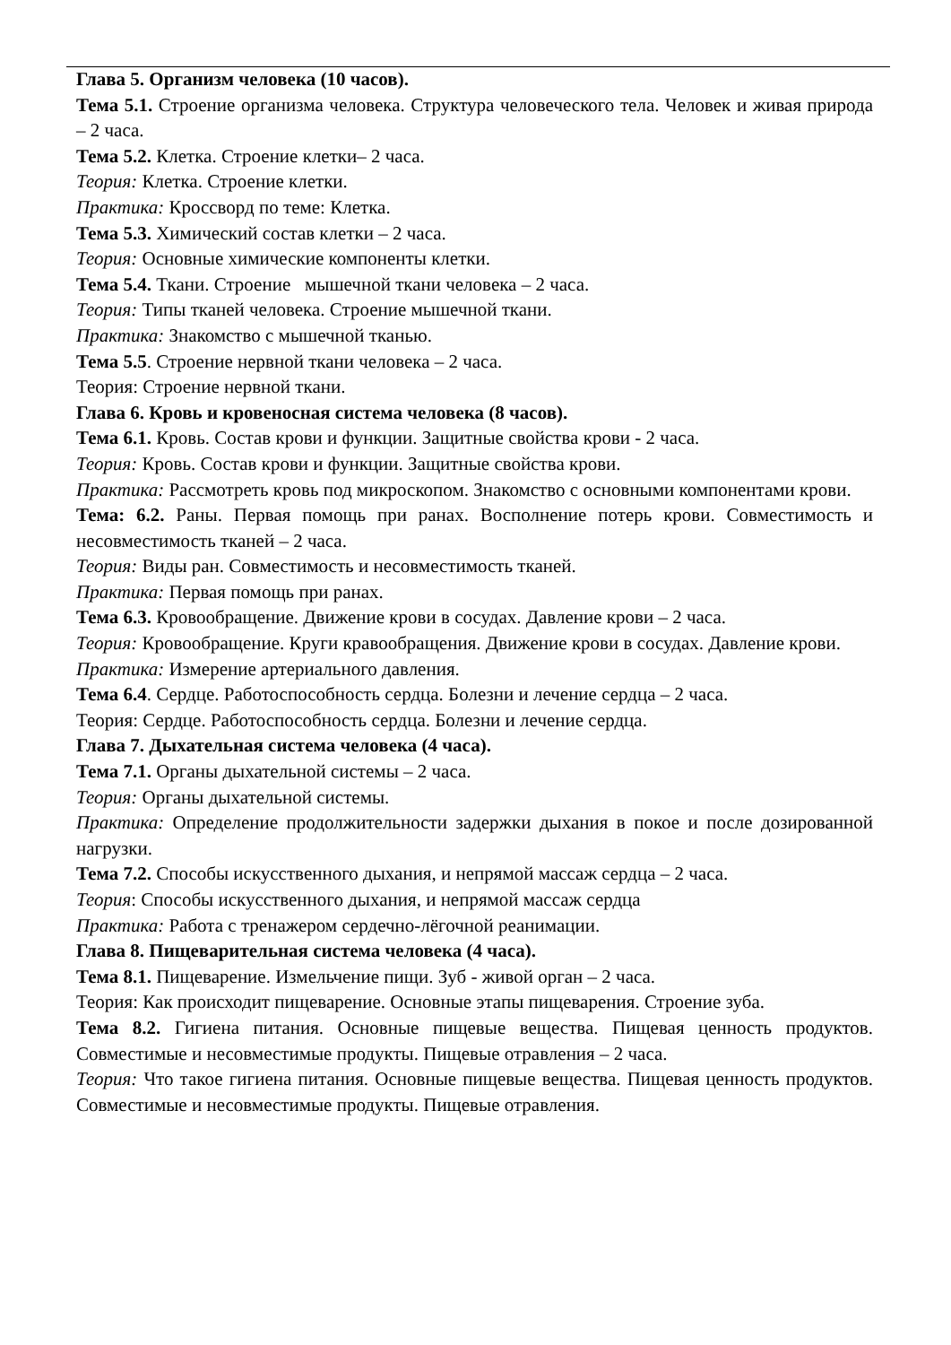Глава 5. Организм человека (10 часов).
Тема 5.1. Строение организма человека. Структура человеческого тела. Человек и живая природа – 2 часа.
Тема 5.2. Клетка. Строение клетки– 2 часа.
Теория: Клетка. Строение клетки.
Практика: Кроссворд по теме: Клетка.
Тема 5.3. Химический состав клетки – 2 часа.
Теория: Основные химические компоненты клетки.
Тема 5.4. Ткани. Строение мышечной ткани человека – 2 часа.
Теория: Типы тканей человека. Строение мышечной ткани.
Практика: Знакомство с мышечной тканью.
Тема 5.5. Строение нервной ткани человека – 2 часа.
Теория: Строение нервной ткани.
Глава 6. Кровь и кровеносная система человека (8 часов).
Тема 6.1. Кровь. Состав крови и функции. Защитные свойства крови - 2 часа.
Теория: Кровь. Состав крови и функции. Защитные свойства крови.
Практика: Рассмотреть кровь под микроскопом. Знакомство с основными компонентами крови.
Тема: 6.2. Раны. Первая помощь при ранах. Восполнение потерь крови. Совместимость и несовместимость тканей – 2 часа.
Теория: Виды ран. Совместимость и несовместимость тканей.
Практика: Первая помощь при ранах.
Тема 6.3. Кровообращение. Движение крови в сосудах. Давление крови – 2 часа.
Теория: Кровообращение. Круги кравообращения. Движение крови в сосудах. Давление крови.
Практика: Измерение артериального давления.
Тема 6.4. Сердце. Работоспособность сердца. Болезни и лечение сердца – 2 часа.
Теория: Сердце. Работоспособность сердца. Болезни и лечение сердца.
Глава 7. Дыхательная система человека (4 часа).
Тема 7.1. Органы дыхательной системы – 2 часа.
Теория: Органы дыхательной системы.
Практика: Определение продолжительности задержки дыхания в покое и после дозированной нагрузки.
Тема 7.2. Способы искусственного дыхания, и непрямой массаж сердца – 2 часа.
Теория: Способы искусственного дыхания, и непрямой массаж сердца
Практика: Работа с тренажером сердечно-лёгочной реанимации.
Глава 8. Пищеварительная система человека (4 часа).
Тема 8.1. Пищеварение. Измельчение пищи. Зуб - живой орган – 2 часа.
Теория: Как происходит пищеварение. Основные этапы пищеварения. Строение зуба.
Тема 8.2. Гигиена питания. Основные пищевые вещества. Пищевая ценность продуктов. Совместимые и несовместимые продукты. Пищевые отравления – 2 часа.
Теория: Что такое гигиена питания. Основные пищевые вещества. Пищевая ценность продуктов. Совместимые и несовместимые продукты. Пищевые отравления.